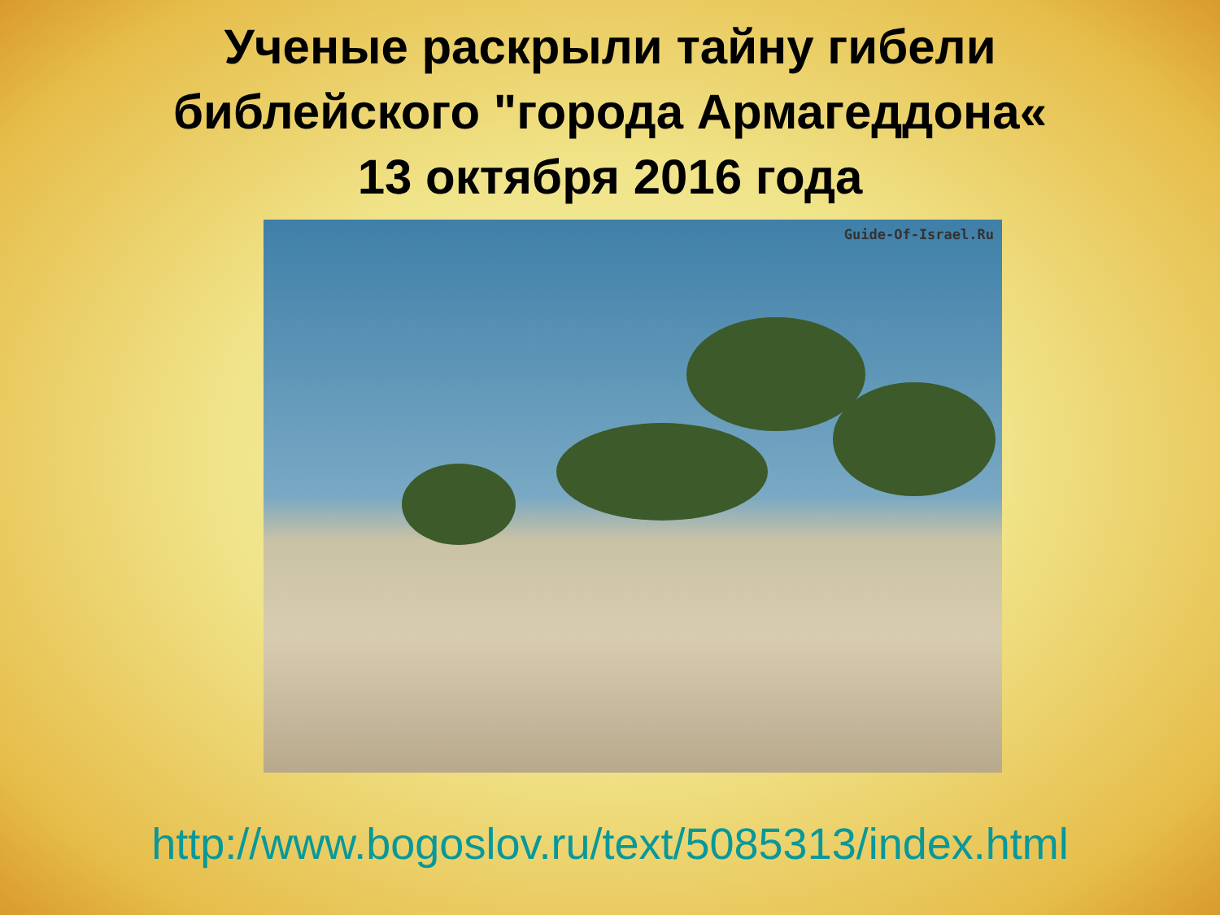Ученые раскрыли тайну гибели
библейского "города Армагеддона«
13 октября 2016 года
Guide-Of-Israel.Ru
http://www.bogoslov.ru/text/5085313/index.html